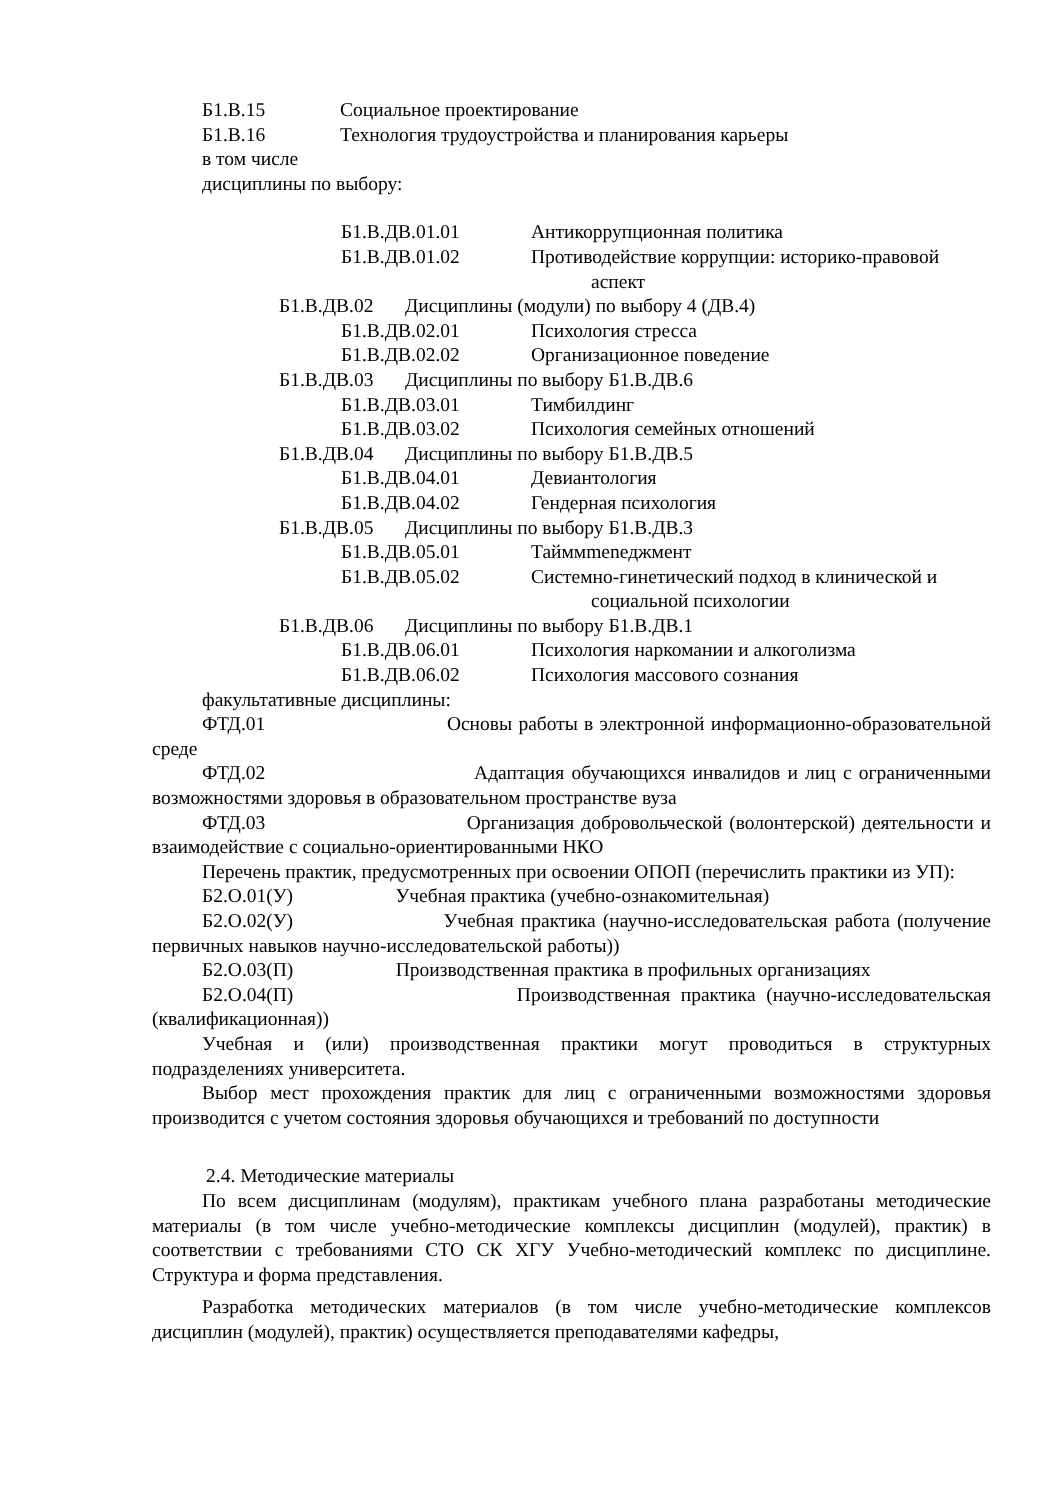Б1.В.15 Социальное проектирование
Б1.В.16 Технология трудоустройства и планирования карьеры
в том числе
дисциплины по выбору:
Б1.В.ДВ.01.01 Антикоррупционная политика
Б1.В.ДВ.01.02 Противодействие коррупции: историко-правовой
аспект
Б1.В.ДВ.02 Дисциплины (модули) по выбору 4 (ДВ.4)
Б1.В.ДВ.02.01 Психология стресса
Б1.В.ДВ.02.02 Организационное поведение
Б1.В.ДВ.03 Дисциплины по выбору Б1.В.ДВ.6
Б1.В.ДВ.03.01 Тимбилдинг
Б1.В.ДВ.03.02 Психология семейных отношений
Б1.В.ДВ.04 Дисциплины по выбору Б1.В.ДВ.5
Б1.В.ДВ.04.01 Девиантология
Б1.В.ДВ.04.02 Гендерная психология
Б1.В.ДВ.05 Дисциплины по выбору Б1.В.ДВ.3
Б1.В.ДВ.05.01 Тайммmenеджмент
Б1.В.ДВ.05.02 Системно-гинетический подход в клинической и
социальной психологии
Б1.В.ДВ.06 Дисциплины по выбору Б1.В.ДВ.1
Б1.В.ДВ.06.01 Психология наркомании и алкоголизма
Б1.В.ДВ.06.02 Психология массового сознания
факультативные дисциплины:
ФТД.01 Основы работы в электронной информационно-образовательной среде
ФТД.02 Адаптация обучающихся инвалидов и лиц с ограниченными возможностями здоровья в образовательном пространстве вуза
ФТД.03 Организация добровольческой (волонтерской) деятельности и взаимодействие с социально-ориентированными НКО
Перечень практик, предусмотренных при освоении ОПОП (перечислить практики из УП):
Б2.О.01(У) Учебная практика (учебно-ознакомительная)
Б2.О.02(У) Учебная практика (научно-исследовательская работа (получение первичных навыков научно-исследовательской работы))
Б2.О.03(П) Производственная практика в профильных организациях
Б2.О.04(П) Производственная практика (научно-исследовательская (квалификационная))
Учебная и (или) производственная практики могут проводиться в структурных подразделениях университета.
Выбор мест прохождения практик для лиц с ограниченными возможностями здоровья производится с учетом состояния здоровья обучающихся и требований по доступности
2.4. Методические материалы
По всем дисциплинам (модулям), практикам учебного плана разработаны методические материалы (в том числе учебно-методические комплексы дисциплин (модулей), практик) в соответствии с требованиями СТО СК ХГУ Учебно-методический комплекс по дисциплине. Структура и форма представления.
Разработка методических материалов (в том числе учебно-методические комплексов дисциплин (модулей), практик) осуществляется преподавателями кафедры,